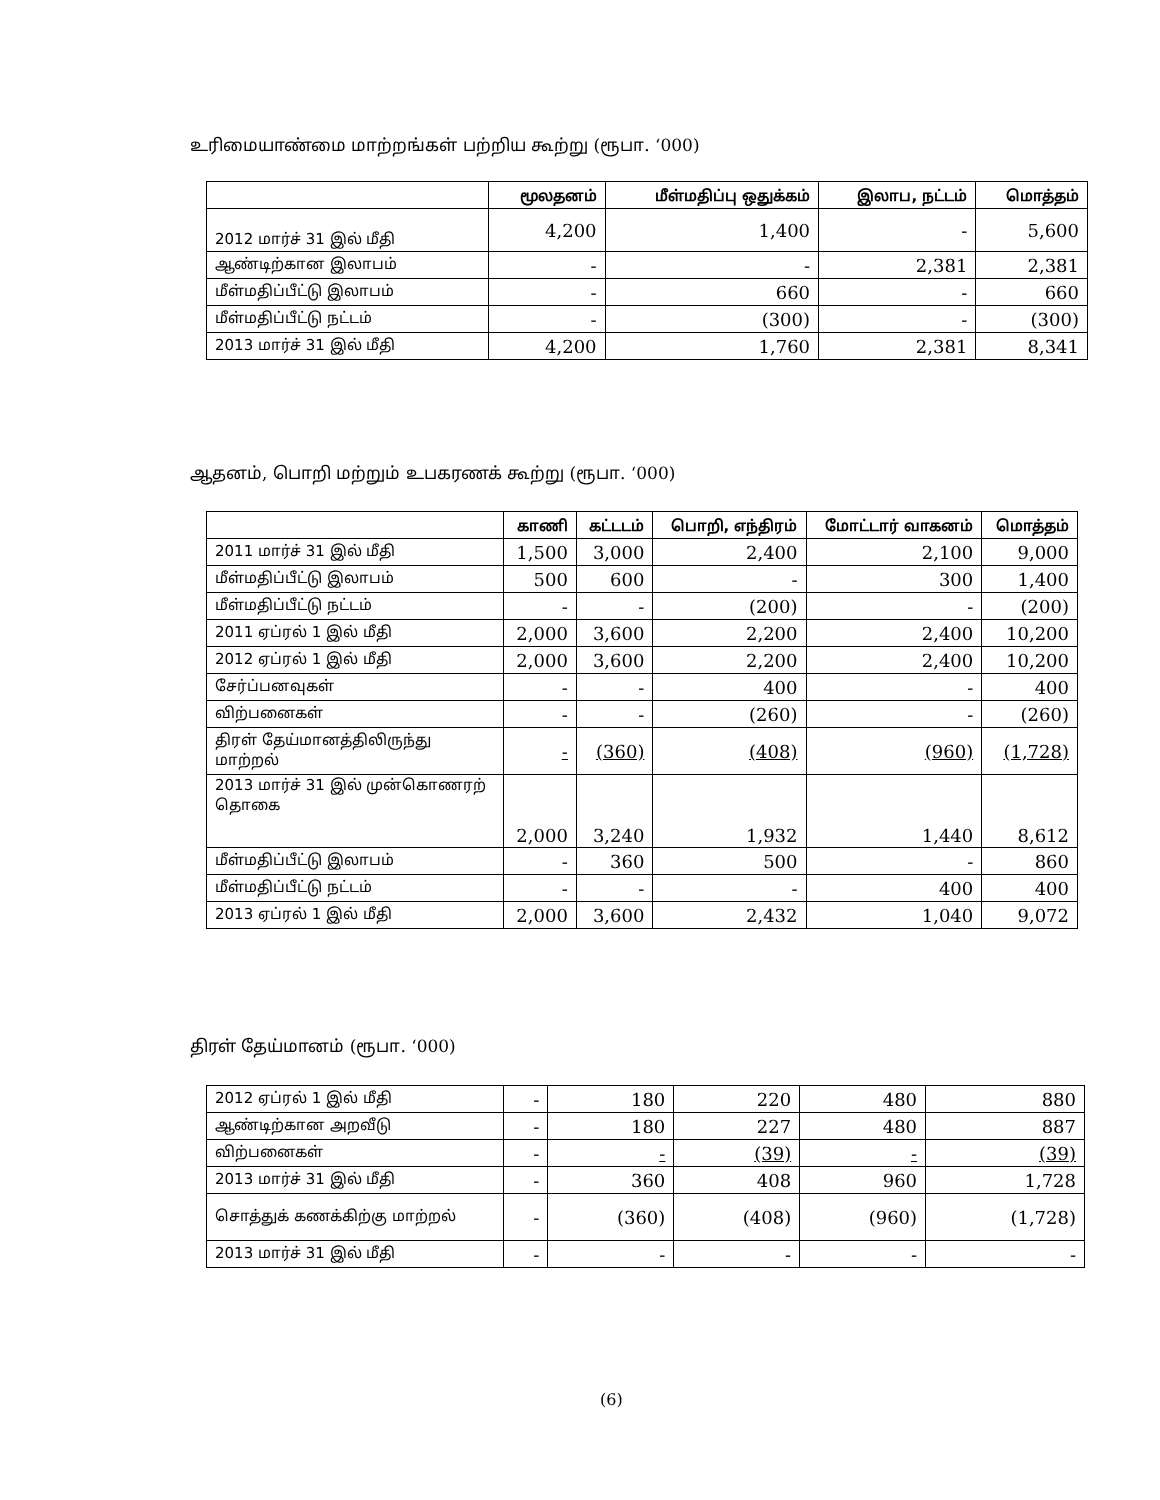உரிமையாண்மை மாற்றங்கள் பற்றிய கூற்று (ரூபா. ‘000)
| | மூலதனம் | மீள்மதிப்பு ஒதுக்கம் | இலாப, நட்டம் | மொத்தம் |
| --- | --- | --- | --- | --- |
| 2012 மார்ச் 31 இல் மீதி | 4,200 | 1,400 | - | 5,600 |
| ஆண்டிற்கான இலாபம் | - | - | 2,381 | 2,381 |
| மீள்மதிப்பீட்டு இலாபம் | - | 660 | - | 660 |
| மீள்மதிப்பீட்டு நட்டம் | - | (300) | - | (300) |
| 2013 மார்ச் 31 இல் மீதி | 4,200 | 1,760 | 2,381 | 8,341 |
ஆதனம், பொறி மற்றும் உபகரணக் கூற்று (ரூபா. ‘000)
| | காணி | கட்டடம் | பொறி, எந்திரம் | மோட்டார் வாகனம் | மொத்தம் |
| --- | --- | --- | --- | --- | --- |
| 2011 மார்ச் 31 இல் மீதி | 1,500 | 3,000 | 2,400 | 2,100 | 9,000 |
| மீள்மதிப்பீட்டு இலாபம் | 500 | 600 | - | 300 | 1,400 |
| மீள்மதிப்பீட்டு நட்டம் | - | - | (200) | - | (200) |
| 2011 ஏப்ரல் 1 இல் மீதி | 2,000 | 3,600 | 2,200 | 2,400 | 10,200 |
| 2012 ஏப்ரல் 1 இல் மீதி | 2,000 | 3,600 | 2,200 | 2,400 | 10,200 |
| சேர்ப்பனவுகள் | - | - | 400 | - | 400 |
| விற்பனைகள் | - | - | (260) | - | (260) |
| திரள் தேய்மானத்திலிருந்து மாற்றல் | - | (360) | (408) | (960) | (1,728) |
| 2013 மார்ச் 31 இல் முன்கொணரற் தொகை | 2,000 | 3,240 | 1,932 | 1,440 | 8,612 |
| மீள்மதிப்பீட்டு இலாபம் | - | 360 | 500 | - | 860 |
| மீள்மதிப்பீட்டு நட்டம் | - | - | - | 400 | 400 |
| 2013 ஏப்ரல் 1 இல் மீதி | 2,000 | 3,600 | 2,432 | 1,040 | 9,072 |
திரள் தேய்மானம் (ரூபா. ‘000)
| 2012 ஏப்ரல் 1 இல் மீதி | - | 180 | 220 | 480 | 880 |
| ஆண்டிற்கான அறவீடு | - | 180 | 227 | 480 | 887 |
| விற்பனைகள் | - | - | (39) | - | (39) |
| 2013 மார்ச் 31 இல் மீதி | - | 360 | 408 | 960 | 1,728 |
| சொத்துக் கணக்கிற்கு மாற்றல் | - | (360) | (408) | (960) | (1,728) |
| 2013 மார்ச் 31 இல் மீதி | - | - | - | - | - |
(6)